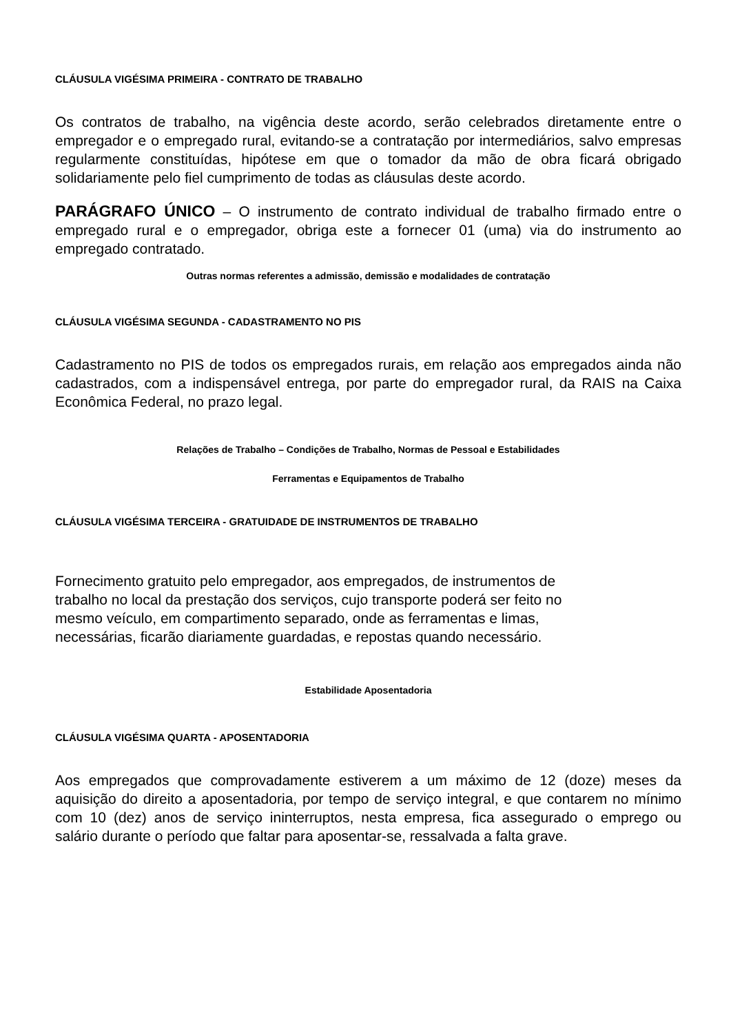CLÁUSULA VIGÉSIMA PRIMEIRA - CONTRATO DE TRABALHO
Os contratos de trabalho, na vigência deste acordo, serão celebrados diretamente entre o empregador e o empregado rural, evitando-se a contratação por intermediários, salvo empresas regularmente constituídas, hipótese em que o tomador da mão de obra ficará obrigado solidariamente pelo fiel cumprimento de todas as cláusulas deste acordo.
PARÁGRAFO ÚNICO – O instrumento de contrato individual de trabalho firmado entre o empregado rural e o empregador, obriga este a fornecer 01 (uma) via do instrumento ao empregado contratado.
Outras normas referentes a admissão, demissão e modalidades de contratação
CLÁUSULA VIGÉSIMA SEGUNDA - CADASTRAMENTO NO PIS
Cadastramento no PIS de todos os empregados rurais, em relação aos empregados ainda não cadastrados, com a indispensável entrega, por parte do empregador rural, da RAIS na Caixa Econômica Federal, no prazo legal.
Relações de Trabalho – Condições de Trabalho, Normas de Pessoal e Estabilidades
Ferramentas e Equipamentos de Trabalho
CLÁUSULA VIGÉSIMA TERCEIRA - GRATUIDADE DE INSTRUMENTOS DE TRABALHO
Fornecimento gratuito pelo empregador, aos empregados, de instrumentos de
trabalho no local da prestação dos serviços, cujo transporte poderá ser feito no
mesmo veículo, em compartimento separado, onde as ferramentas e limas,
necessárias, ficarão diariamente guardadas, e repostas quando necessário.
Estabilidade Aposentadoria
CLÁUSULA VIGÉSIMA QUARTA - APOSENTADORIA
Aos empregados que comprovadamente estiverem a um máximo de 12 (doze) meses da aquisição do direito a aposentadoria, por tempo de serviço integral, e que contarem no mínimo com 10 (dez) anos de serviço ininterruptos, nesta empresa, fica assegurado o emprego ou salário durante o período que faltar para aposentar-se, ressalvada a falta grave.